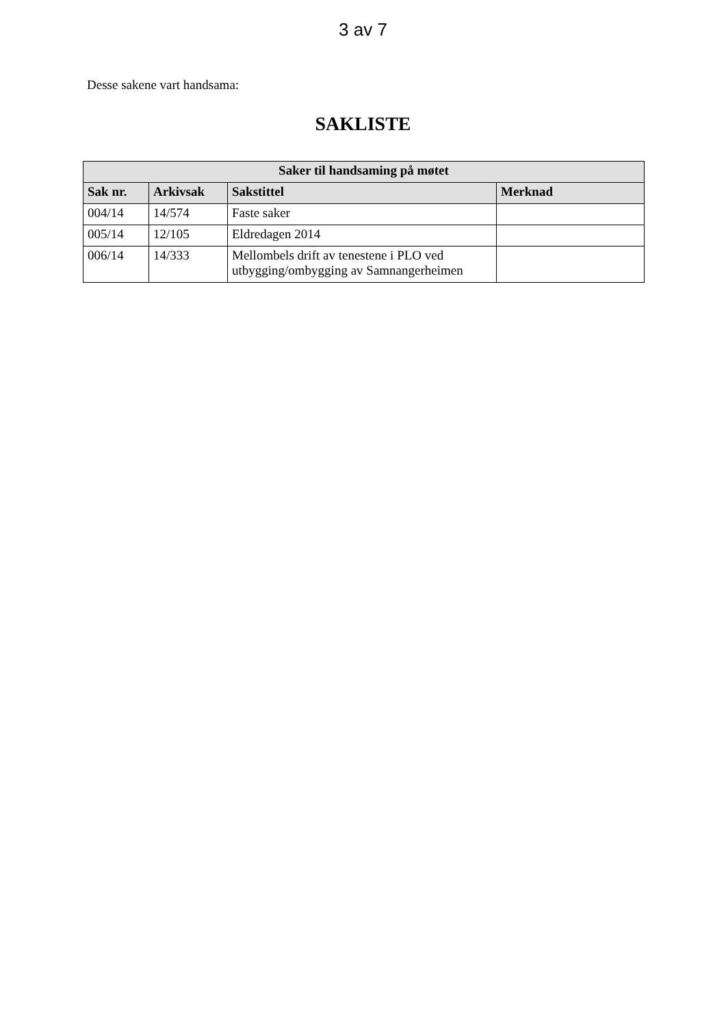3 av 7
Desse sakene vart handsama:
SAKLISTE
| Saker til handsaming på møtet | | | |
| --- | --- | --- | --- |
| Sak nr. | Arkivsak | Sakstittel | Merknad |
| 004/14 | 14/574 | Faste saker | |
| 005/14 | 12/105 | Eldredagen 2014 | |
| 006/14 | 14/333 | Mellombels drift av tenestene i PLO ved utbygging/ombygging av Samnangerheimen | |